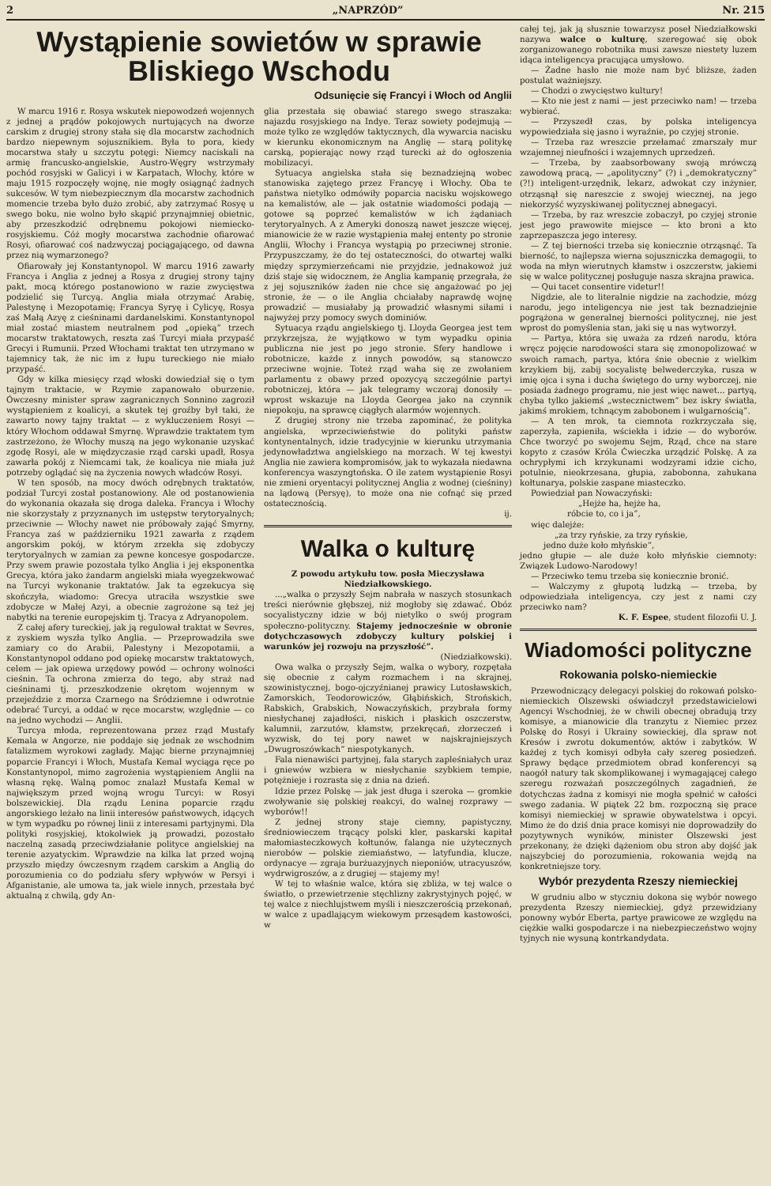2 „NAPRZÓD” Nr. 215
Wystąpienie sowietów w sprawie Bliskiego Wschodu
Odsunięcie się Francyi i Włoch od Anglii
W marcu 1916 r. Rosya wskutek niepowodzeń wojennych z jednej a prądów pokojowych nurtujących na dworze carskim z drugiej strony stała się dla mocarstw zachodnich bardzo niepewnym sojusznikiem. Była to pora, kiedy mocarstwa stały u szczytu potęgi: Niemcy naciskali na armię francusko-angielskie, Austro-Węgry wstrzymały pochód rosyjski w Galicyi i w Karpatach, Włochy, które w maju 1915 rozpoczęły wojnę, nie mogły osiągnąć żadnych sukcesów. W tym niebezpiecznym dla mocarstw zachodnich momencie trzeba było dużo zrobić, aby zatrzymać Rosyę u swego boku, nie wolno było skąpić przynajmniej obietnic, aby przeszkodzić odrębnemu pokojowi niemiecko-rosyjskiemu. Cóż mogły mocarstwa zachodnie ofiarować Rosyi, ofiarować coś nadzwyczaj pociągającego, od dawna przez nią wymarzonego?
Ofiarowały jej Konstantynopol. W marcu 1916 zawarły Francya i Anglia z jednej a Rosya z drugiej strony tajny pakt, mocą którego postanowiono w razie zwycięstwa podzielić się Turcyą. Anglia miała otrzymać Arabię, Palestynę i Mezopotamię; Francya Syryę i Cylicyę, Rosya zaś Małą Azyę z cieśninami dardanelskimi. Konstantynopol miał zostać miastem neutralnem pod „opieką” trzech mocarstw traktatowych, reszta zaś Turcyi miała przypaść Grecyi i Rumunii. Przed Włochami traktat ten utrzymano w tajemnicy tak, że nic im z łupu tureckiego nie miało przypaść.
Gdy w kilka miesięcy rząd włoski dowiedział się o tym tajnym traktacie, w Rzymie zapanowało oburzenie. Ówczesny minister spraw zagranicznych Sonnino zagroził wystąpieniem z koalicyi, a skutek tej groźby był taki, że zawarto nowy tajny traktat — z wykluczeniem Rosyi — który Włochom oddawał Smyrnę. Wprawdzie traktatem tym zastrzeżono, że Włochy muszą na jego wykonanie uzyskać zgodę Rosyi, ale w międzyczasie rząd carski upadł, Rosya zawarła pokój z Niemcami tak, że koalicya nie miała już potrzeby oglądać się na życzenia nowych władców Rosyi.
W ten sposób, na mocy dwóch odrębnych traktatów, podział Turcyi został postanowiony. Ale od postanowienia do wykonania okazała się droga daleka. Francya i Włochy nie skorzystały z przyznanych im ustępstw terytoryalnych; przeciwnie — Włochy nawet nie próbowały zająć Smyrny, Francya zaś w październiku 1921 zawarła z rządem angorskim pokój, w którym zrzekła się zdobyczy terytoryalnych w zamian za pewne koncesye gospodarcze. Przy swem prawie pozostała tylko Anglia i jej eksponentka Grecya, która jako żandarm angielski miała wyegzekwować na Turcyi wykonanie traktatów. Jak ta egzekucya się skończyła, wiadomo: Grecya utraciła wszystkie swe zdobycze w Małej Azyi, a obecnie zagrożone są też jej nabytki na terenie europejskim tj. Tracya z Adryanopolem.
Z całej afery tureckiej, jak ją regulował traktat w Sevres, z zyskiem wyszła tylko Anglia. — Przeprowadziła swe zamiary co do Arabii, Palestyny i Mezopotamii, a Konstantynopol oddano pod opiekę mocarstw traktatowych, celem — jak opiewa urzędowy powód — ochrony wolności cieśnin. Ta ochrona zmierza do tego, aby straż nad cieśninami tj. przeszkodzenie okrętom wojennym w przejeździe z morza Czarnego na Śródziemne i odwrotnie odebrać Turcyi, a oddać w ręce mocarstw, względnie — co na jedno wychodzi — Anglii.
Turcya młoda, reprezentowana przez rząd Mustafy Kemala w Angorze, nie poddaje się jednak ze wschodnim fatalizmem wyrokowi zagłady. Mając bierne przynajmniej poparcie Francyi i Włoch, Mustafa Kemal wyciąga ręce po Konstantynopol, mimo zagrożenia wystąpieniem Anglii na własną rękę. Walną pomoc znalazł Mustafa Kemal w największym przed wojną wrogu Turcyi: w Rosyi bolszewickiej. Dla rządu Lenina poparcie rządu angorskiego leżało na linii interesów państwowych, idących w tym wypadku po równej linii z interesami partyjnymi. Dla polityki rosyjskiej, ktokolwiek ją prowadzi, pozostało naczelną zasadą przeciwdziałanie polityce angielskiej na terenie azyatyckim. Wprawdzie na kilka lat przed wojną przyszło między ówczesnym rządem carskim a Anglią do porozumienia co do podziału sfery wpływów w Persyi i Afganistanie, ale umowa ta, jak wiele innych, przestała być aktualną z chwilą, gdy An-
glia przestała się obawiać starego swego straszaka: najazdu rosyjskiego na Indye. Teraz sowiety podejmują — może tylko ze względów taktycznych, dla wywarcia nacisku w kierunku ekonomicznym na Anglię — starą politykę carską, popierając nowy rząd turecki aż do ogłoszenia mobilizacyi.
Sytuacya angielska stała się beznadziejną wobec stanowiska zajętego przez Francyę i Włochy. Oba te państwa nietylko odmówiły poparcia nacisku wojskowego na kemalistów, ale — jak ostatnie wiadomości podają — gotowe są poprzeć kemalistów w ich żądaniach terytoryalnych. A z Ameryki donoszą nawet jeszcze więcej, mianowicie że w razie wystąpienia małej ententy po stronie Anglii, Włochy i Francya wystąpią po przeciwnej stronie. Przypuszczamy, że do tej ostateczności, do otwartej walki między sprzymierzeńcami nie przyjdzie, jednakowoż już dziś staje się widocznem, że Anglia kampanię przegrała, że z jej sojuszników żaden nie chce się angażować po jej stronie, że — o ile Anglia chciałaby naprawdę wojnę prowadzić — musiałaby ją prowadzić własnymi siłami i najwyżej przy pomocy swych dominiów.
Sytuacya rządu angielskiego tj. Lloyda Georgea jest tem przykrzejsza, że wyjątkowo w tym wypadku opinia publiczna nie jest po jego stronie. Sfery handlowe i robotnicze, każde z innych powodów, są stanowczo przeciwne wojnie. Toteż rząd waha się ze zwołaniem parlamentu z obawy przed opozycyą szczególnie partyi robotniczej, która — jak telegramy wczoraj donosiły — wprost wskazuje na Lloyda Georgea jako na czynnik niepokoju, na sprawcę ciągłych alarmów wojennych.
Z drugiej strony nie trzeba zapominać, że polityka angielska, wprzeciwieństwie do polityki państw kontynentalnych, idzie tradycyjnie w kierunku utrzymania jedynowładztwa angielskiego na morzach. W tej kwestyi Anglia nie zawiera kompromisów, jak to wykazała niedawna konferencya waszyngtońska. O ile zatem wystąpienie Rosyi nie zmieni oryentacyi politycznej Anglia z wodnej (cieśniny) na lądową (Persyę), to może ona nie cofnąć się przed ostatecznością.
ij.
Walka o kulturę
Z powodu artykułu tow. posła Mieczysława Niedziałkowskiego.
...„walka o przyszły Sejm nabrała w naszych stosunkach treści nierównie głębszej, niż mogłoby się zdawać. Obóz socyalistyczny idzie w bój nietylko o swój program społeczno-polityczny. Stajemy jednocześnie w obronie dotychczasowych zdobyczy kultury polskiej i warunków jej rozwoju na przyszłość”.
(Niedziałkowski).
Owa walka o przyszły Sejm, walka o wybory, rozpętała się obecnie z całym rozmachem i na skrajnej, szowinistycznej, bogo-ojczyźnianej prawicy Lutosławskich, Zamorskich, Teodorowiczów, Głąbińskich, Strońskich, Rabskich, Grabskich, Nowaczyńskich, przybrała formy niesłychanej zajadłości, niskich i płaskich oszczerstw, kalumnii, zarzutów, kłamstw, przekręcań, złorzeczeń i wyzwisk, do tej pory nawet w najskrajniejszych „Dwugroszówkach” niespotykanych.
Fala nienawiści partyjnej, fala starych zapleśniałych uraz i gniewów wzbiera w niesłychanie szybkiem tempie, potężnieje i rozrasta się z dnia na dzień.
Idzie przez Polskę — jak jest długa i szeroka — gromkie zwoływanie się polskiej reakcyi, do walnej rozprawy — wyborów!!
Z jednej strony staje ciemny, papistyczny, średniowieczem trącący polski kler, paskarski kapitał małomiasteczkowych kołtunów, falanga nie użytecznych nierobów — polskie ziemiaństwo, — latyfundia, klucze, ordynacye — zgraja burżuazyjnych nieponiów, utracyuszów, wydrwigroszów, a z drugiej — stajemy my!
W tej to właśnie walce, która się zbliża, w tej walce o światło, o przewietrzenie stęchlizny zakrystyjnych pojęć, w tej walce z niechlujstwem myśli i nieszczerością przekonań, w walce z upadlającym wiekowym przesądem kastowości, w
całej tej, jak ją słusznie towarzysz poseł Niedziałkowski nazywa walce o kulturę, szeregować się obok zorganizowanego robotnika musi zawsze niestety luzem idąca inteligencya pracująca umysłowo.
— Żadne hasło nie może nam być bliższe, żaden postulat ważniejszy.
— Chodzi o zwycięstwo kultury!
— Kto nie jest z nami — jest przeciwko nam! — trzeba wybierać.
— Przyszedł czas, by polska inteligencya wypowiedziała się jasno i wyraźnie, po czyjej stronie.
— Trzeba raz wreszcie przełamać zmarszały mur wzajemnej nieufności i wzajemnych uprzedzeń.
— Trzeba, by zaabsorbowany swoją mrówczą zawodową pracą, — „apolityczny” (?) i „demokratyczny” (?!) inteligent-urzędnik, lekarz, adwokat czy inżynier, otrząsnął się nareszcie z swojej wiecznej, na jego niekorzyść wyzyskiwanej politycznej abnegacyi.
— Trzeba, by raz wreszcie zobaczył, po czyjej stronie jest jego prawowite miejsce — kto broni a kto zaprzepaszcza jego interesy.
— Z tej bierności trzeba się koniecznie otrząsnąć. Ta bierność, to najlepsza wierna sojuszniczka demagogii, to woda na młyn wierutnych kłamstw i oszczerstw, jakiemi się w walce politycznej posługuje nasza skrajna prawica.
— Qui tacet consentire videtur!!
Nigdzie, ale to literalnie nigdzie na zachodzie, mózg narodu, jego inteligencya nie jest tak beznadziejnie pogrążona w generalnej bierności politycznej, nie jest wprost do pomyślenia stan, jaki się u nas wytworzył.
— Partya, która się uważa za rdzeń narodu, która wręcz pojęcie narodowości stara się zmonopolizować w swoich ramach, partya, która śnie obecnie z wielkim krzykiem bij, zabij socyalistę belwederczyka, rusza w imię ojca i syna i ducha świętego do urny wyborczej, nie posiada żadnego programu, nie jest więc nawet... partyą, chyba tylko jakiemś „wstecznictwem” bez iskry światła, jakimś mrokiem, tchnącym zabobonem i wulgarnością”.
— A ten mrok, ta ciemnota rozkrzyczała się, zaperzyła, zapieniła, wściekła i idzie — do wyborów. Chce tworzyć po swojemu Sejm, Rząd, chce na stare kopyto z czasów Króla Ćwieczka urządzić Polskę. A za ochrypłymi ich krzykunami wodzyrami idzie cicho, potulnie, nieokrzesana, głupia, zabobonna, zahukana kołtunarya, polskie zaspane miasteczko.
Powiedział pan Nowaczyński:
„Hejże ha, hejże ha,
róbcie to, co i ja”,
więc dalejże:
„za trzy ryńskie, za trzy ryńskie,
jedno duże koło młyńskie”,
jedno głupie — ale duże koło młyńskie ciemnoty: Związek Ludowo-Narodowy!
— Przeciwko temu trzeba się koniecznie bronić.
— Walczymy z głupotą ludzką — trzeba, by odpowiedziała inteligencya, czy jest z nami czy przeciwko nam?
K. F. Espee, student filozofii U. J.
Wiadomości polityczne
Rokowania polsko-niemieckie
Przewodniczący delegacyi polskiej do rokowań polsko-niemieckich Olszewski oświadczył przedstawicielowi Agencyi Wschodniej, że w chwili obecnej obradują trzy komisye, a mianowicie dla tranzytu z Niemiec przez Polskę do Rosyi i Ukrainy sowieckiej, dla spraw not Kresów i zwrotu dokumentów, aktów i zabytków. W każdej z tych komisyi odbyła cały szereg posiedzeń. Sprawy będące przedmiotem obrad konferencyi są naogół natury tak skomplikowanej i wymagającej całego szeregu rozważań poszczególnych zagadnień, że dotychczas żadna z komisyi nie mogła spełnić w całości swego zadania. W piątek 22 bm. rozpoczną się prace komisyi niemieckiej w sprawie obywatelstwa i opcyi. Mimo że do dziś dnia prace komisyi nie doprowadziły do pozytywnych wyników, minister Olszewski jest przekonany, że dzięki dążeniom obu stron aby dojść jak najszybciej do porozumienia, rokowania wejdą na konkretniejsze tory.
Wybór prezydenta Rzeszy niemieckiej
W grudniu albo w styczniu dokona się wybór nowego prezydenta Rzeszy niemieckiej, gdyż przewidziany ponowny wybór Eberta, partye prawicowe ze względu na ciężkie walki gospodarcze i na niebezpieczeństwo wojny tyjnych nie wysuną kontrkandydata.